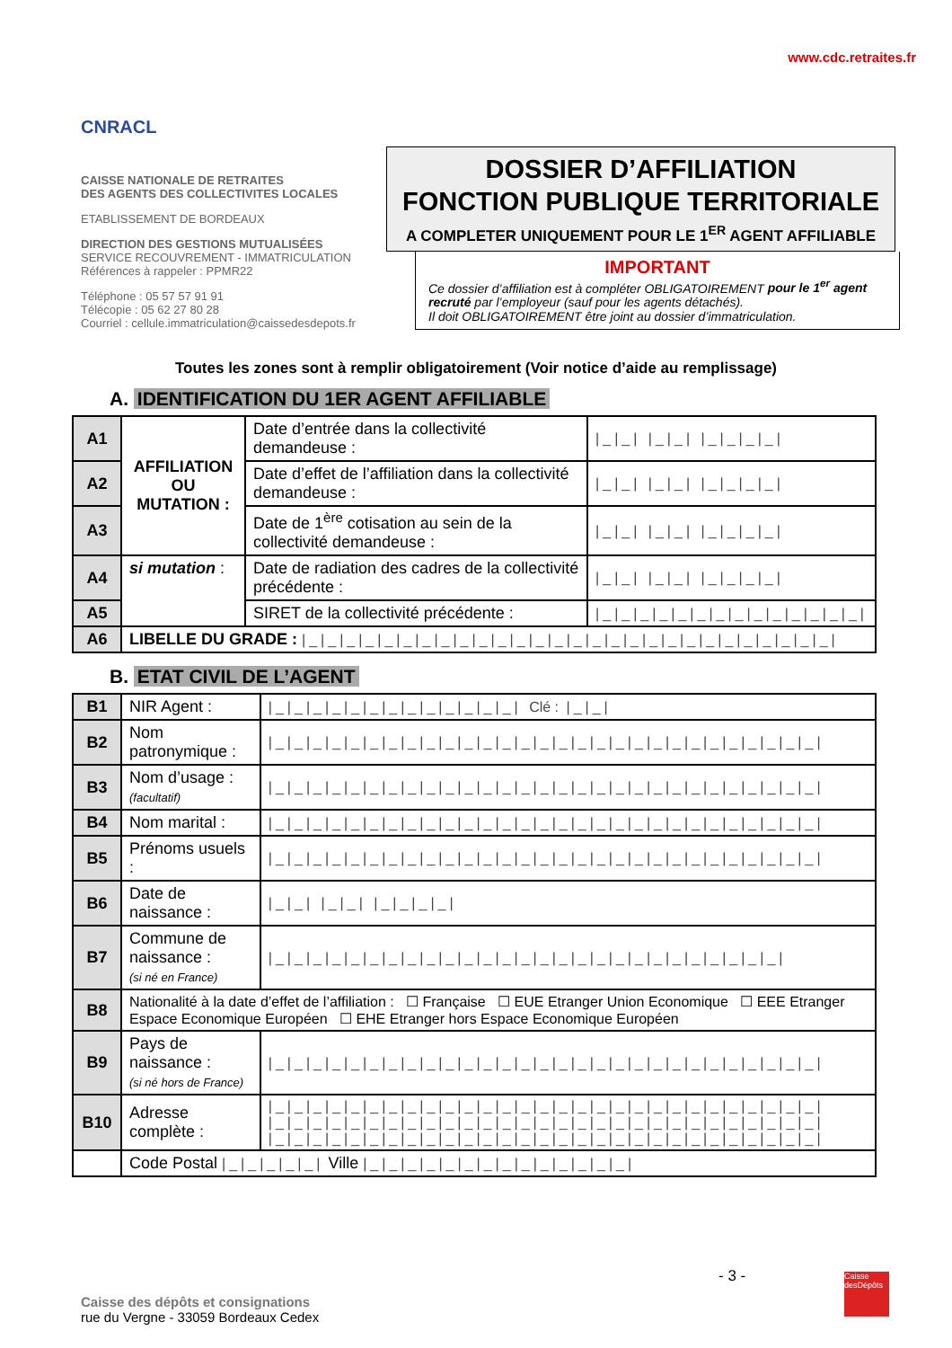CNRACL
www.cdc.retraites.fr
CAISSE NATIONALE DE RETRAITES
DES AGENTS DES COLLECTIVITES LOCALES
ETABLISSEMENT DE BORDEAUX
DIRECTION DES GESTIONS MUTUALISÉES
SERVICE RECOUVREMENT - IMMATRICULATION
Références à rappeler : PPMR22
Téléphone : 05 57 57 91 91
Télécopie : 05 62 27 80 28
Courriel : cellule.immatriculation@caissedesdepots.fr
DOSSIER D’AFFILIATION
FONCTION PUBLIQUE TERRITORIALE
A COMPLETER UNIQUEMENT POUR LE 1<sup>ER</sup> AGENT AFFILIABLE
IMPORTANT
Ce dossier d’affiliation est à compléter OBLIGATOIREMENT pour le 1<sup>er</sup> agent recruté par l’employeur (sauf pour les agents détachés).
Il doit OBLIGATOIREMENT être joint au dossier d’immatriculation.
Toutes les zones sont à remplir obligatoirement (Voir notice d’aide au remplissage)
A. IDENTIFICATION DU 1ER AGENT AFFILIABLE
| A1 | AFFILIATION OU MUTATION : | Date d’entrée dans la collectivité demandeuse : | /_/_/ /_/_/ /_/_/_/_/ |
| A2 | | Date d’effet de l’affiliation dans la collectivité demandeuse : | /_/_/ /_/_/ /_/_/_/_/ |
| A3 | | Date de 1<sup>ère</sup> cotisation au sein de la collectivité demandeuse : | /_/_/ /_/_/ /_/_/_/_/ |
| A4 | si mutation : | Date de radiation des cadres de la collectivité précédente : | /_/_/ /_/_/ /_/_/_/_/ |
| A5 | | SIRET de la collectivité précédente : | /_/_/_/_/_/_/_/_/_/_/_/_/_/_/ |
| A6 | LIBELLE DU GRADE : /_/_/_/_/_/_/_/_/_/_/_/_/_/_/_/_/_/_/_/_/_/_/_/_/_/_/_/_/ | | |
B. ETAT CIVIL DE L’AGENT
| B1 | NIR Agent : | /_/_/_/_/_/_/_/_/_/_/_/_/_/ Clé : /_/_/ |
| B2 | Nom patronymique : | /_/_/_/_/_/_/_/_/_/_/_/_/_/_/_/_/_/_/_/_/_/_/_/_/_/_/_/_/_/ |
| B3 | Nom d’usage : (facultatif) | /_/_/_/_/_/_/_/_/_/_/_/_/_/_/_/_/_/_/_/_/_/_/_/_/_/_/_/_/_/ |
| B4 | Nom marital : | /_/_/_/_/_/_/_/_/_/_/_/_/_/_/_/_/_/_/_/_/_/_/_/_/_/_/_/_/_/ |
| B5 | Prénoms usuels : | /_/_/_/_/_/_/_/_/_/_/_/_/_/_/_/_/_/_/_/_/_/_/_/_/_/_/_/_/_/ |
| B6 | Date de naissance : | /_/_/ /_/_/ /_/_/_/_/ |
| B7 | Commune de naissance : (si né en France) | /_/_/_/_/_/_/_/_/_/_/_/_/_/_/_/_/_/_/_/_/_/_/_/_/_/_/_/ |
| B8 | Nationalité à la date d’effet de l’affiliation : ☐ Française ☐ EUE Etranger Union Economique ☐ EEE Etranger Espace Economique Européen ☐ EHE Etranger hors Espace Economique Européen | |
| B9 | Pays de naissance : (si né hors de France) | /_/_/_/_/_/_/_/_/_/_/_/_/_/_/_/_/_/_/_/_/_/_/_/_/_/_/_/_/_/ |
| B10 | Adresse complète : | /_/_/_/_/_/_/_/_/_/_/_/_/_/_/_/_/_/_/_/_/_/_/_/_/_/_/_/_/_/ /_/_/_/_/_/_/_/_/_/_/_/_/_/_/_/_/_/_/_/_/_/_/_/_/_/_/_/_/_/ /_/_/_/_/_/_/_/_/_/_/_/_/_/_/_/_/_/_/_/_/_/_/_/_/_/_/_/_/_/ |
| | Code Postal /_/_/_/_/_/ Ville /_/_/_/_/_/_/_/_/_/_/_/_/_/_/ | |
- 3 -
Caisse des dépôts et consignations
rue du Vergne - 33059 Bordeaux Cedex
Caisse desDépôts